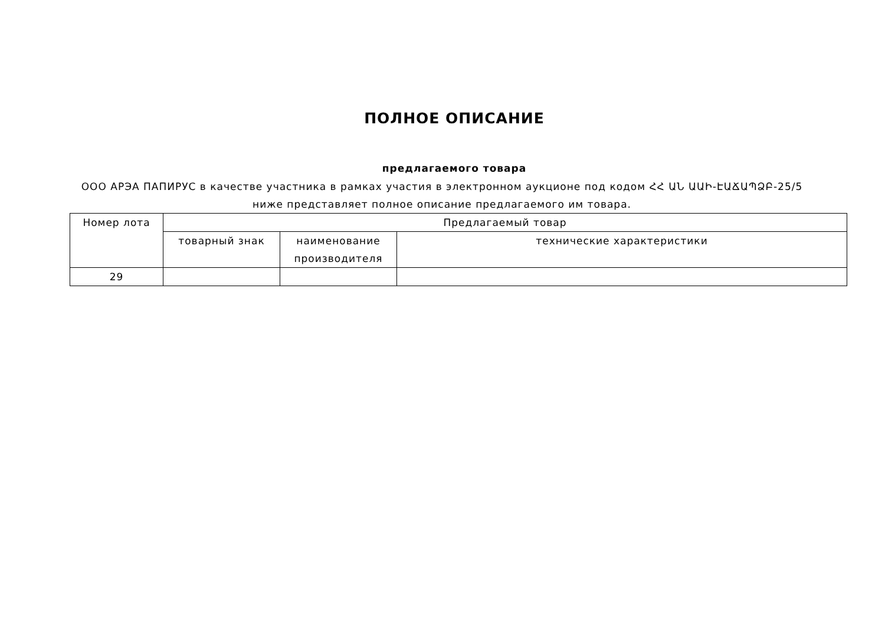ПОЛНОЕ ОПИСАНИЕ
предлагаемого товара
ООО АРЭА ПАПИРУС в качестве участника в рамках участия в электронном аукционе под кодом ՀՀ ԱՆ ԱԱԻ-ԷԱՃԱՊՁԲ-25/5 ниже представляет полное описание предлагаемого им товара.
| Номер лота | Предлагаемый товар | | |
| --- | --- | --- | --- |
| | товарный знак | наименование производителя | технические характеристики |
| 29 | | | |